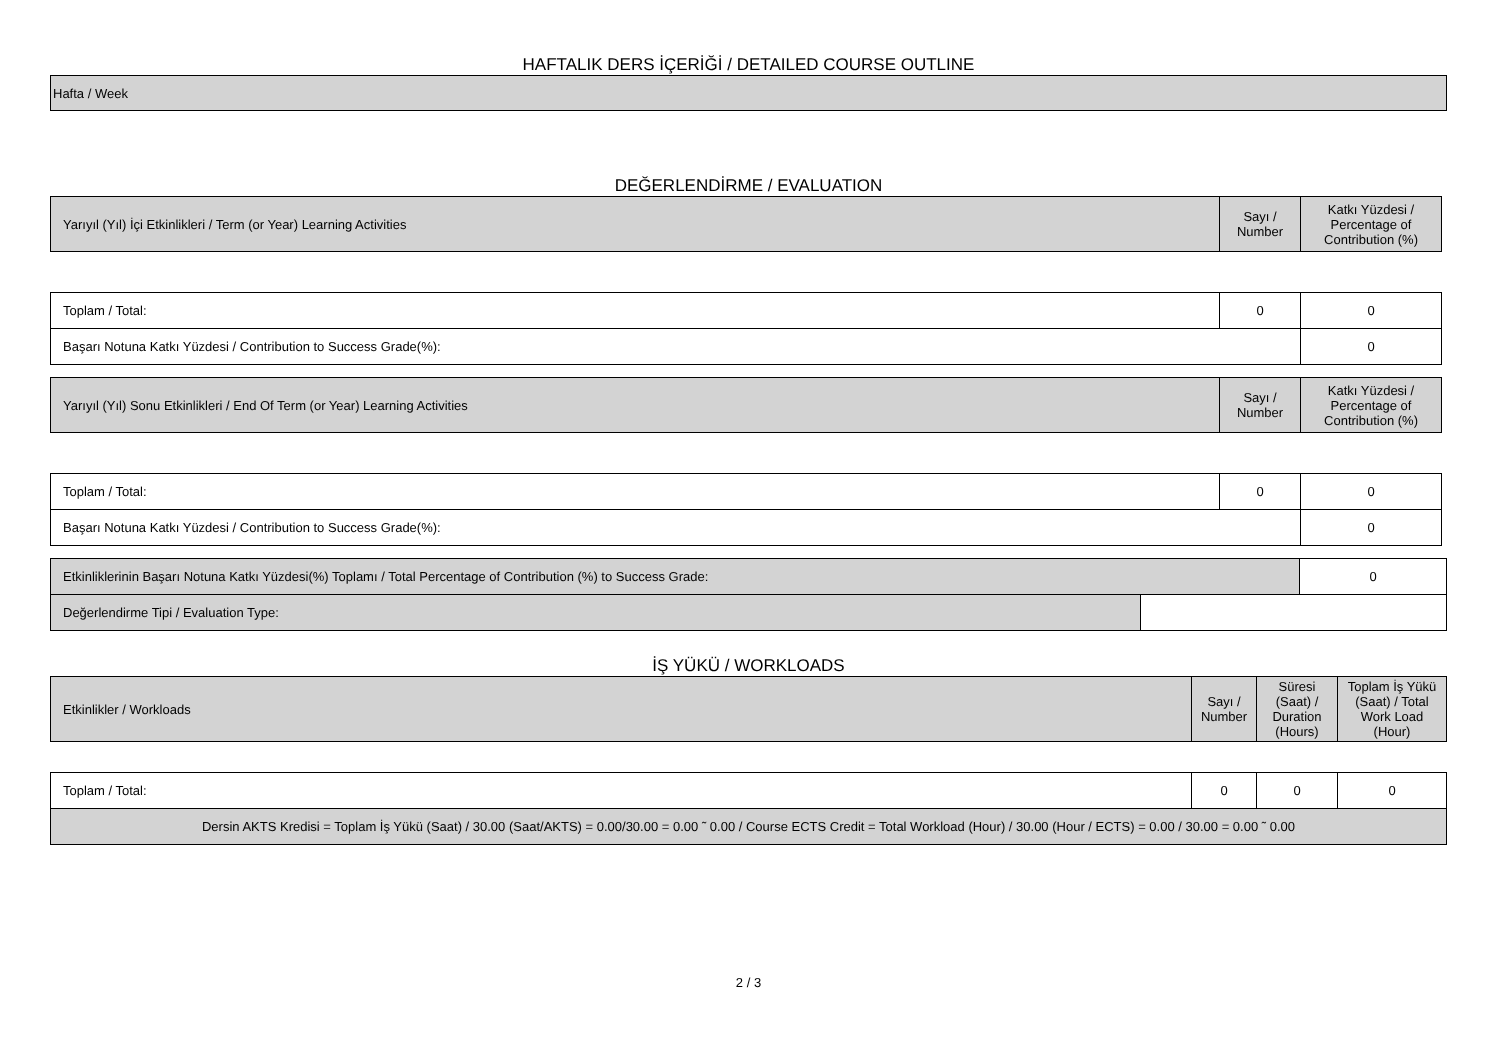HAFTALIK DERS İÇERİĞİ / DETAILED COURSE OUTLINE
| Hafta / Week |
DEĞERLENDİRME / EVALUATION
| Yarıyıl (Yıl) İçi Etkinlikleri / Term (or Year) Learning Activities | Sayı / Number | Katkı Yüzdesi / Percentage of Contribution (%) |
| --- | --- | --- |
| Toplam / Total: | 0 | 0 |
| Başarı Notuna Katkı Yüzdesi / Contribution to Success Grade(%): | | 0 |
| Yarıyıl (Yıl) Sonu Etkinlikleri / End Of Term (or Year) Learning Activities | Sayı / Number | Katkı Yüzdesi / Percentage of Contribution (%) |
| --- | --- | --- |
| Toplam / Total: | 0 | 0 |
| Başarı Notuna Katkı Yüzdesi / Contribution to Success Grade(%): | | 0 |
| Etkinliklerinin Başarı Notuna Katkı Yüzdesi(%) Toplamı / Total Percentage of Contribution (%) to Success Grade: | | 0 |
| Değerlendirme Tipi / Evaluation Type: | | |
İŞ YÜKÜ / WORKLOADS
| Etkinlikler / Workloads | Sayı / Number | Süresi (Saat) / Duration (Hours) | Toplam İş Yükü (Saat) / Total Work Load (Hour) |
| --- | --- | --- | --- |
| Toplam / Total: | 0 | 0 | 0 |
| Dersin AKTS Kredisi = Toplam İş Yükü (Saat) / 30.00 (Saat/AKTS) = 0.00/30.00 = 0.00 ˜ 0.00 / Course ECTS Credit = Total Workload (Hour) / 30.00 (Hour / ECTS) = 0.00 / 30.00 = 0.00 ˜ 0.00 | | | |
2 / 3